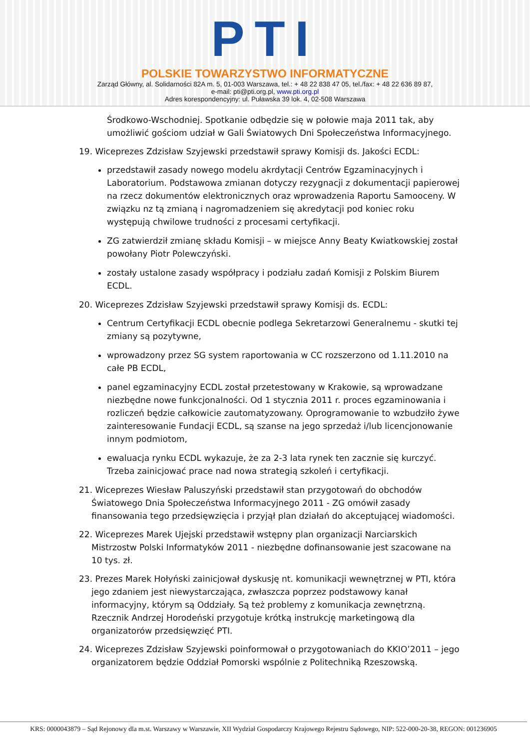PTI
POLSKIE TOWARZYSTWO INFORMATYCZNE
Zarząd Główny, al. Solidarności 82A m. 5, 01-003 Warszawa, tel.: + 48 22 838 47 05, tel./fax: + 48 22 636 89 87,
e-mail: pti@pti.org.pl, www.pti.org.pl
Adres korespondencyjny: ul. Puławska 39 lok. 4, 02-508 Warszawa
Środkowo-Wschodniej. Spotkanie odbędzie się w połowie maja 2011 tak, aby umożliwić gościom udział w Gali Światowych Dni Społeczeństwa Informacyjnego.
19. Wiceprezes Zdzisław Szyjewski przedstawił sprawy Komisji ds. Jakości ECDL:
przedstawił zasady nowego modelu akrdytacji Centrów Egzaminacyjnych i Laboratorium. Podstawowa zmianan dotyczy rezygnacji z dokumentacji papierowej na rzecz dokumentów elektronicznych oraz wprowadzenia Raportu Samooceny. W związku nz tą zmianą i nagromadzeniem się akredytacji pod koniec roku występują chwilowe trudności z procesami certyfikacji.
ZG zatwierdził zmianę składu Komisji – w miejsce Anny Beaty Kwiatkowskiej został powołany Piotr Polewczyński.
zostały ustalone zasady współpracy i podziału zadań Komisji z Polskim Biurem ECDL.
20. Wiceprezes Zdzisław Szyjewski przedstawił sprawy Komisji ds. ECDL:
Centrum Certyfikacji ECDL obecnie podlega Sekretarzowi Generalnemu - skutki tej zmiany są pozytywne,
wprowadzony przez SG system raportowania w CC rozszerzono od 1.11.2010 na całe PB ECDL,
panel egzaminacyjny ECDL został przetestowany w Krakowie, są wprowadzane niezbędne nowe funkcjonalności. Od 1 stycznia 2011 r. proces egzaminowania i rozliczeń będzie całkowicie zautomatyzowany. Oprogramowanie to wzbudziło żywe zainteresowanie Fundacji ECDL, są szanse na jego sprzedaż i/lub licencjonowanie innym podmiotom,
ewaluacja rynku ECDL wykazuje, że za 2-3 lata rynek ten zacznie się kurczyć. Trzeba zainicjować prace nad nowa strategią szkoleń i certyfikacji.
21. Wiceprezes Wiesław Paluszyński przedstawił stan przygotowań do obchodów Światowego Dnia Społeczeństwa Informacyjnego 2011 - ZG omówił zasady finansowania tego przedsięwzięcia i przyjął plan działań do akceptującej wiadomości.
22. Wiceprezes Marek Ujejski przedstawił wstępny plan organizacji Narciarskich Mistrzostw Polski Informatyków 2011 - niezbędne dofinansowanie jest szacowane na 10 tys. zł.
23. Prezes Marek Hołyński zainicjował dyskusję nt. komunikacji wewnętrznej w PTI, która jego zdaniem jest niewystarczająca, zwłaszcza poprzez podstawowy kanał informacyjny, którym są Oddziały. Są też problemy z komunikacja zewnętrzną. Rzecznik Andrzej Horodeński przygotuje krótką instrukcję marketingową dla organizatorów przedsięwzięć PTI.
24. Wiceprezes Zdzisław Szyjewski poinformował o przygotowaniach do KKIO’2011 – jego organizatorem będzie Oddział Pomorski wspólnie z Politechniką Rzeszowską.
KRS: 0000043879 – Sąd Rejonowy dla m.st. Warszawy w Warszawie, XII Wydział Gospodarczy Krajowego Rejestru Sądowego, NIP: 522-000-20-38, REGON: 001236905